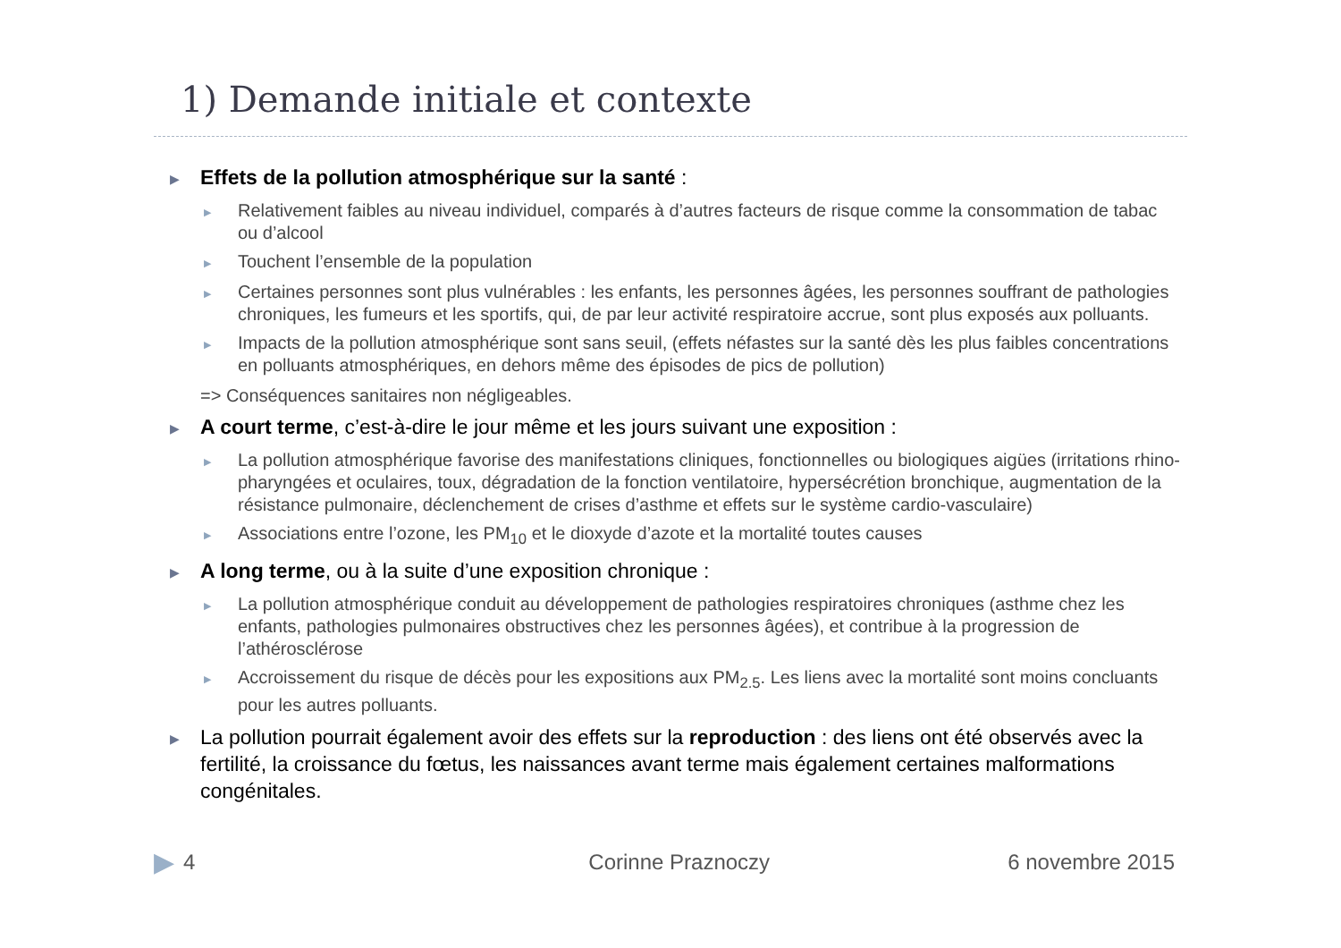1) Demande initiale et contexte
▶ Effets de la pollution atmosphérique sur la santé :
▶ Relativement faibles au niveau individuel, comparés à d’autres facteurs de risque comme la consommation de tabac ou d’alcool
▶ Touchent l’ensemble de la population
▶ Certaines personnes sont plus vulnérables : les enfants, les personnes âgées, les personnes souffrant de pathologies chroniques, les fumeurs et les sportifs, qui, de par leur activité respiratoire accrue, sont plus exposés aux polluants.
▶ Impacts de la pollution atmosphérique sont sans seuil, (effets néfastes sur la santé dès les plus faibles concentrations en polluants atmosphériques, en dehors même des épisodes de pics de pollution)
=> Conséquences sanitaires non négligeables.
▶ A court terme, c’est-à-dire le jour même et les jours suivant une exposition :
▶ La pollution atmosphérique favorise des manifestations cliniques, fonctionnelles ou biologiques aigües (irritations rhino-pharyngées et oculaires, toux, dégradation de la fonction ventilatoire, hypersécrétion bronchique, augmentation de la résistance pulmonaire, déclenchement de crises d’asthme et effets sur le système cardio-vasculaire)
▶ Associations entre l’ozone, les PM<sub>10</sub> et le dioxyde d’azote et la mortalité toutes causes
▶ A long terme, ou à la suite d’une exposition chronique :
▶ La pollution atmosphérique conduit au développement de pathologies respiratoires chroniques (asthme chez les enfants, pathologies pulmonaires obstructives chez les personnes âgées), et contribue à la progression de l’athérosclérose
▶ Accroissement du risque de décès pour les expositions aux PM<sub>2.5</sub>. Les liens avec la mortalité sont moins concluants pour les autres polluants.
▶ La pollution pourrait également avoir des effets sur la reproduction : des liens ont été observés avec la fertilité, la croissance du fœtus, les naissances avant terme mais également certaines malformations congénitales.
▶ 4 Corinne Praznoczy 6 novembre 2015